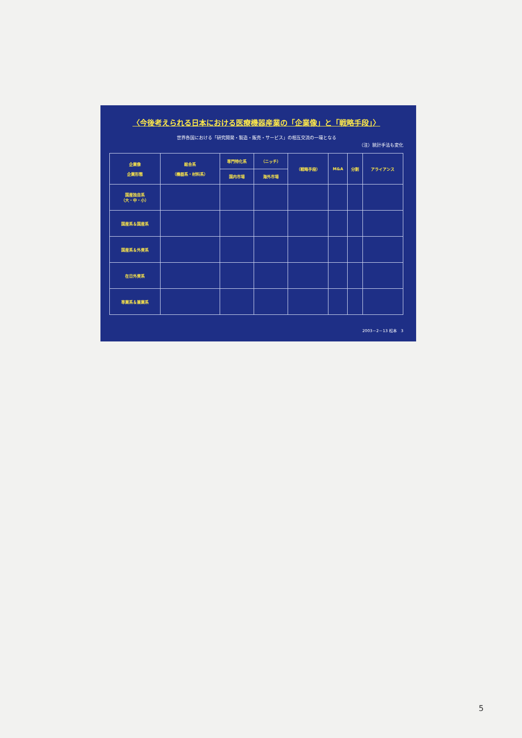〈今後考えられる日本における医療機器産業の「企業像」と「戦略手段」〉
世界各国における「研究開発・製造・販売・サービス」の相互交流の一環となる
（注）統計手法も変化
| 企業像 企業形態 | 総合系 （機器系・材料系） | 専門特化系 | （ニッチ） | （戦略手段） | M&A | 分割 | アライアンス |
| --- | --- | --- | --- | --- | --- | --- | --- |
| | | 国内市場 | 海外市場 | | | | |
| 国産独自系 （大・中・小） | | | | | | | |
| 国産系＆国産系 | | | | | | | |
| 国産系＆外資系 | | | | | | | |
| 在日外資系 | | | | | | | |
| 専業系＆兼業系 | | | | | | | |
2003－2－13 松本　3
5